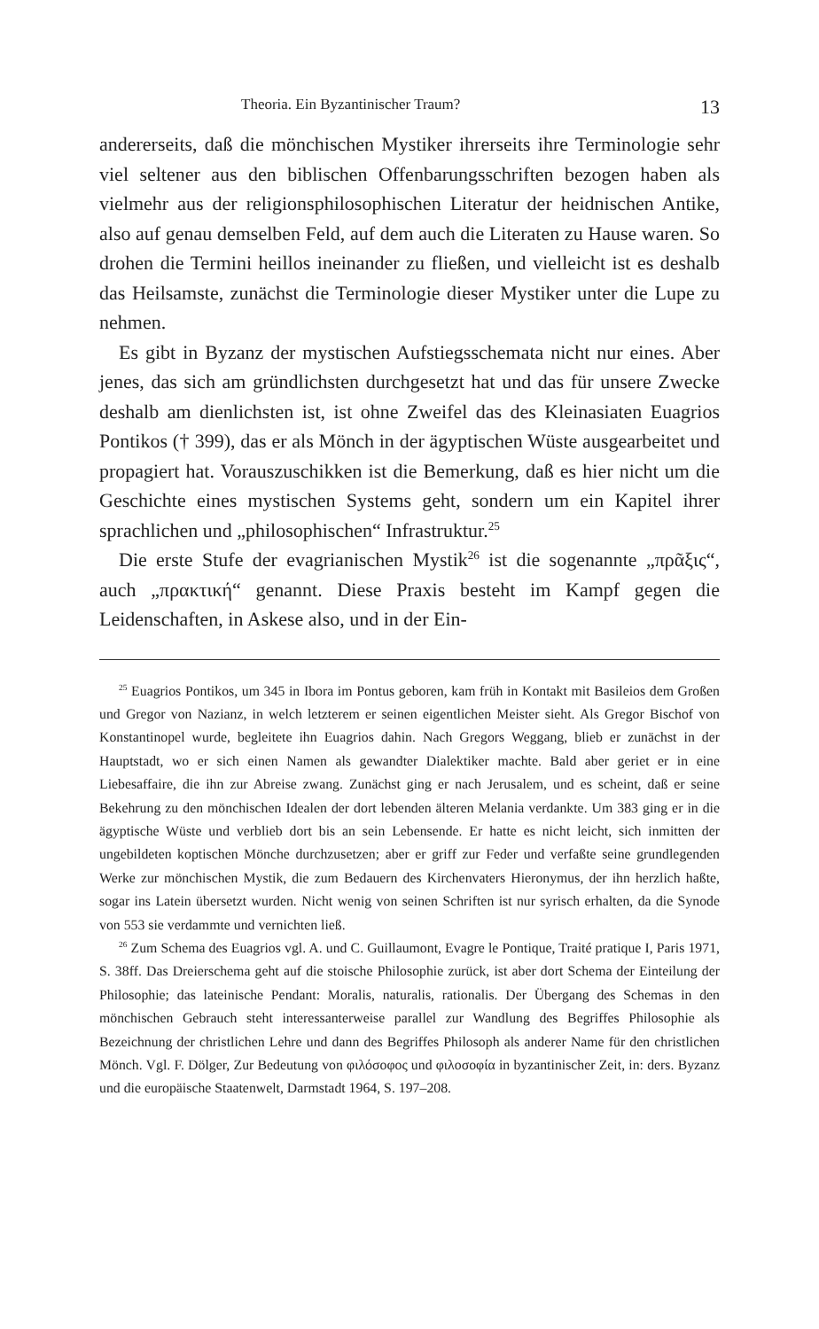Theoria. Ein Byzantinischer Traum? 13
andererseits, daß die mönchischen Mystiker ihrerseits ihre Terminologie sehr viel seltener aus den biblischen Offenbarungsschriften bezogen haben als vielmehr aus der religionsphilosophischen Literatur der heidnischen Antike, also auf genau demselben Feld, auf dem auch die Literaten zu Hause waren. So drohen die Termini heillos ineinander zu fließen, und vielleicht ist es deshalb das Heilsamste, zunächst die Terminologie dieser Mystiker unter die Lupe zu nehmen.
Es gibt in Byzanz der mystischen Aufstiegsschemata nicht nur eines. Aber jenes, das sich am gründlichsten durchgesetzt hat und das für unsere Zwecke deshalb am dienlichsten ist, ist ohne Zweifel das des Kleinasiaten Euagrios Pontikos († 399), das er als Mönch in der ägyptischen Wüste ausgearbeitet und propagiert hat. Vorauszuschikken ist die Bemerkung, daß es hier nicht um die Geschichte eines mystischen Systems geht, sondern um ein Kapitel ihrer sprachlichen und „philosophischen“ Infrastruktur.<sup>25</sup>
Die erste Stufe der evagrianischen Mystik<sup>26</sup> ist die sogenannte „πρᾶξις“, auch „πρακτική“ genannt. Diese Praxis besteht im Kampf gegen die Leidenschaften, in Askese also, und in der Ein-
<sup>25</sup> Euagrios Pontikos, um 345 in Ibora im Pontus geboren, kam früh in Kontakt mit Basileios dem Großen und Gregor von Nazianz, in welch letzterem er seinen eigentlichen Meister sieht. Als Gregor Bischof von Konstantinopel wurde, begleitete ihn Euagrios dahin. Nach Gregors Weggang, blieb er zunächst in der Hauptstadt, wo er sich einen Namen als gewandter Dialektiker machte. Bald aber geriet er in eine Liebesaffaire, die ihn zur Abreise zwang. Zunächst ging er nach Jerusalem, und es scheint, daß er seine Bekehrung zu den mönchischen Idealen der dort lebenden älteren Melania verdankte. Um 383 ging er in die ägyptische Wüste und verblieb dort bis an sein Lebensende. Er hatte es nicht leicht, sich inmitten der ungebildeten koptischen Mönche durchzusetzen; aber er griff zur Feder und verfaßte seine grundlegenden Werke zur mönchischen Mystik, die zum Bedauern des Kirchenvaters Hieronymus, der ihn herzlich haßte, sogar ins Latein übersetzt wurden. Nicht wenig von seinen Schriften ist nur syrisch erhalten, da die Synode von 553 sie verdammte und vernichten ließ.
<sup>26</sup> Zum Schema des Euagrios vgl. A. und C. Guillaumont, Evagre le Pontique, Traité pratique I, Paris 1971, S. 38ff. Das Dreierschema geht auf die stoische Philosophie zurück, ist aber dort Schema der Einteilung der Philosophie; das lateinische Pendant: Moralis, naturalis, rationalis. Der Übergang des Schemas in den mönchischen Gebrauch steht interessanterweise parallel zur Wandlung des Begriffes Philosophie als Bezeichnung der christlichen Lehre und dann des Begriffes Philosoph als anderer Name für den christlichen Mönch. Vgl. F. Dölger, Zur Bedeutung von φιλόσοφος und φιλοσοφία in byzantinischer Zeit, in: ders. Byzanz und die europäische Staatenwelt, Darmstadt 1964, S. 197–208.